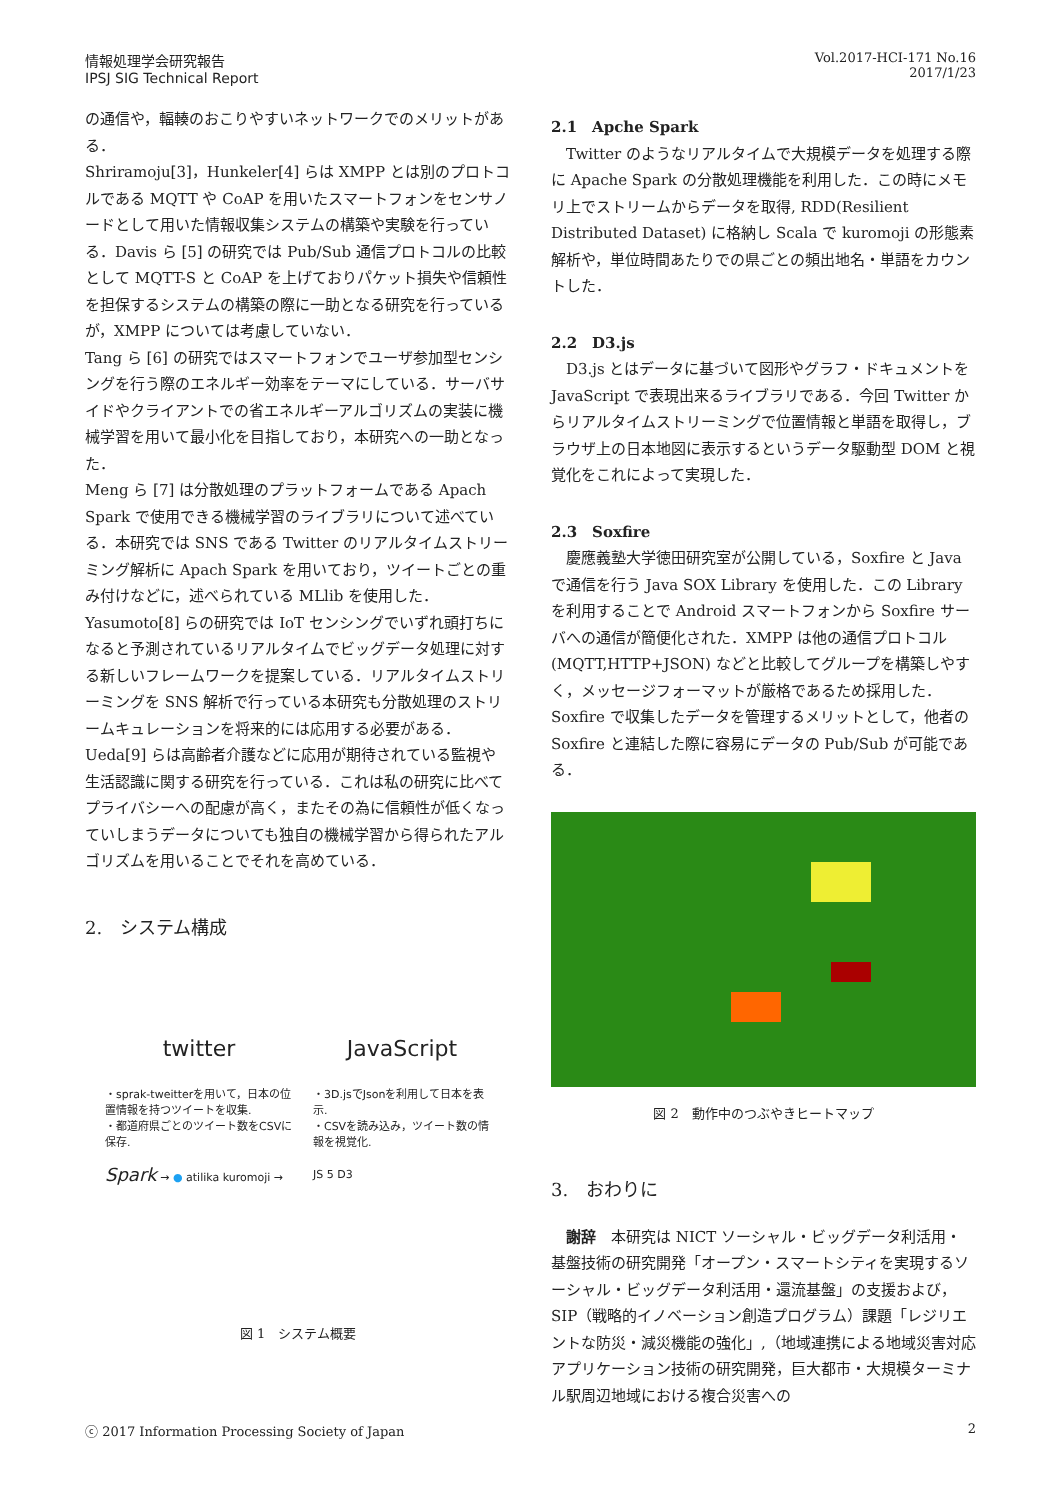情報処理学会研究報告
IPSJ SIG Technical Report
Vol.2017-HCI-171 No.16
2017/1/23
の通信や，輻輳のおこりやすいネットワークでのメリットがある．
Shriramoju[3]，Hunkeler[4] らは XMPP とは別のプロトコルである MQTT や CoAP を用いたスマートフォンをセンサノードとして用いた情報収集システムの構築や実験を行っている．Davis ら [5] の研究では Pub/Sub 通信プロトコルの比較として MQTT-S と CoAP を上げておりパケット損失や信頼性を担保するシステムの構築の際に一助となる研究を行っているが，XMPP については考慮していない．
Tang ら [6] の研究ではスマートフォンでユーザ参加型センシングを行う際のエネルギー効率をテーマにしている．サーバサイドやクライアントでの省エネルギーアルゴリズムの実装に機械学習を用いて最小化を目指しており，本研究への一助となった．
Meng ら [7] は分散処理のプラットフォームである Apach Spark で使用できる機械学習のライブラリについて述べている．本研究では SNS である Twitter のリアルタイムストリーミング解析に Apach Spark を用いており，ツイートごとの重み付けなどに，述べられている MLlib を使用した．
Yasumoto[8] らの研究では IoT センシングでいずれ頭打ちになると予測されているリアルタイムでビッグデータ処理に対する新しいフレームワークを提案している．リアルタイムストリーミングを SNS 解析で行っている本研究も分散処理のストリームキュレーションを将来的には応用する必要がある．
Ueda[9] らは高齢者介護などに応用が期待されている監視や生活認識に関する研究を行っている．これは私の研究に比べてプライバシーへの配慮が高く，またその為に信頼性が低くなっていしまうデータについても独自の機械学習から得られたアルゴリズムを用いることでそれを高めている．
2.　システム構成
twitter
・sprak-tweitterを用いて，日本の位置情報を持つツイートを収集.
・都道府県ごとのツイート数をCSVに保存.
Spark → ● atilika kuromoji →
JavaScript
・3D.jsでJsonを利用して日本を表示.
・CSVを読み込み，ツイート数の情報を視覚化.
JS 5 D3
図 1　システム概要
2.1　Apche Spark
Twitter のようなリアルタイムで大規模データを処理する際に Apache Spark の分散処理機能を利用した．この時にメモリ上でストリームからデータを取得, RDD(Resilient Distributed Dataset) に格納し Scala で kuromoji の形態素解析や，単位時間あたりでの県ごとの頻出地名・単語をカウントした．
2.2　D3.js
D3.js とはデータに基づいて図形やグラフ・ドキュメントを JavaScript で表現出来るライブラリである．今回 Twitter からリアルタイムストリーミングで位置情報と単語を取得し，ブラウザ上の日本地図に表示するというデータ駆動型 DOM と視覚化をこれによって実現した．
2.3　Soxfire
慶應義塾大学徳田研究室が公開している，Soxfire と Java で通信を行う Java SOX Library を使用した．この Library を利用することで Android スマートフォンから Soxfire サーバへの通信が簡便化された．XMPP は他の通信プロトコル (MQTT,HTTP+JSON) などと比較してグループを構築しやすく，メッセージフォーマットが厳格であるため採用した．Soxfire で収集したデータを管理するメリットとして，他者の Soxfire と連結した際に容易にデータの Pub/Sub が可能である．
図 2　動作中のつぶやきヒートマップ
3.　おわりに
謝辞　本研究は NICT ソーシャル・ビッグデータ利活用・基盤技術の研究開発「オープン・スマートシティを実現するソーシャル・ビッグデータ利活用・還流基盤」の支援および，SIP（戦略的イノベーション創造プログラム）課題「レジリエントな防災・減災機能の強化」,（地域連携による地域災害対応アプリケーション技術の研究開発，巨大都市・大規模ターミナル駅周辺地域における複合災害への
ⓒ 2017 Information Processing Society of Japan 2